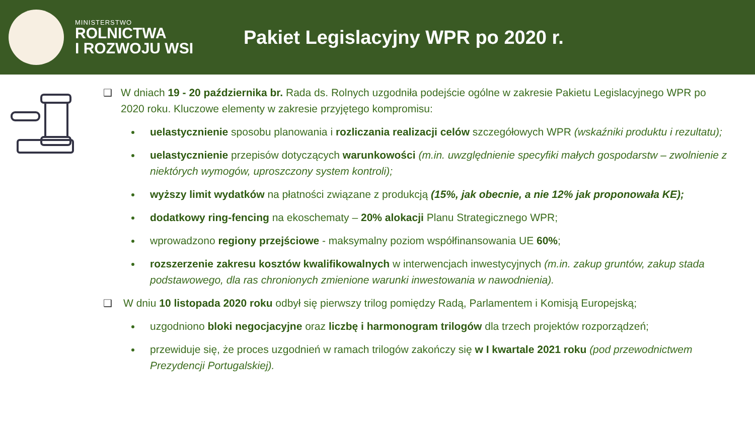MINISTERSTWO
ROLNICTWA
I ROZWOJU WSI
Pakiet Legislacyjny WPR po 2020 r.
❑ W dniach 19 - 20 października br. Rada ds. Rolnych uzgodniła podejście ogólne w zakresie Pakietu Legislacyjnego WPR po 2020 roku. Kluczowe elementy w zakresie przyjętego kompromisu:
uelastycznienie sposobu planowania i rozliczania realizacji celów szczegółowych WPR (wskaźniki produktu i rezultatu);
uelastycznienie przepisów dotyczących warunkowości (m.in. uwzględnienie specyfiki małych gospodarstw – zwolnienie z niektórych wymogów, uproszczony system kontroli);
wyższy limit wydatków na płatności związane z produkcją (15%, jak obecnie, a nie 12% jak proponowała KE);
dodatkowy ring-fencing na ekoschematy – 20% alokacji Planu Strategicznego WPR;
wprowadzono regiony przejściowe - maksymalny poziom współfinansowania UE 60%;
rozszerzenie zakresu kosztów kwalifikowalnych w interwencjach inwestycyjnych (m.in. zakup gruntów, zakup stada podstawowego, dla ras chronionych zmienione warunki inwestowania w nawodnienia).
❑ W dniu 10 listopada 2020 roku odbył się pierwszy trilog pomiędzy Radą, Parlamentem i Komisją Europejską;
uzgodniono bloki negocjacyjne oraz liczbę i harmonogram trilogów dla trzech projektów rozporządzeń;
przewiduje się, że proces uzgodnień w ramach trilogów zakończy się w I kwartale 2021 roku (pod przewodnictwem Prezydencji Portugalskiej).